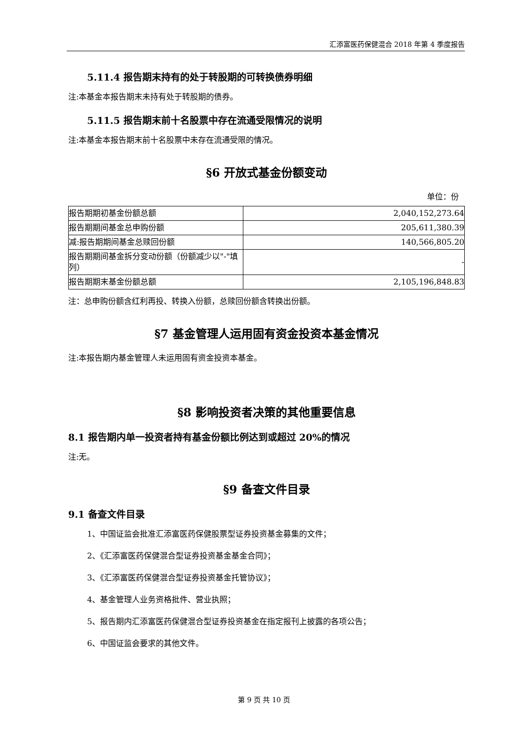汇添富医药保健混合 2018 年第 4 季度报告
5.11.4 报告期末持有的处于转股期的可转换债券明细
注:本基金本报告期末未持有处于转股期的债券。
5.11.5 报告期末前十名股票中存在流通受限情况的说明
注:本基金本报告期末前十名股票中未存在流通受限的情况。
§6 开放式基金份额变动
单位：份
| 报告期期初基金份额总额 | 2,040,152,273.64 |
| 报告期期间基金总申购份额 | 205,611,380.39 |
| 减:报告期期间基金总赎回份额 | 140,566,805.20 |
| 报告期期间基金拆分变动份额（份额减少以"-"填列） | - |
| 报告期期末基金份额总额 | 2,105,196,848.83 |
注：总申购份额含红利再投、转换入份额，总赎回份额含转换出份额。
§7 基金管理人运用固有资金投资本基金情况
注:本报告期内基金管理人未运用固有资金投资本基金。
§8 影响投资者决策的其他重要信息
8.1 报告期内单一投资者持有基金份额比例达到或超过 20%的情况
注:无。
§9 备查文件目录
9.1 备查文件目录
1、中国证监会批准汇添富医药保健股票型证券投资基金募集的文件；
2、《汇添富医药保健混合型证券投资基金基金合同》；
3、《汇添富医药保健混合型证券投资基金托管协议》；
4、基金管理人业务资格批件、营业执照；
5、报告期内汇添富医药保健混合型证券投资基金在指定报刊上披露的各项公告；
6、中国证监会要求的其他文件。
第 9 页 共 10 页